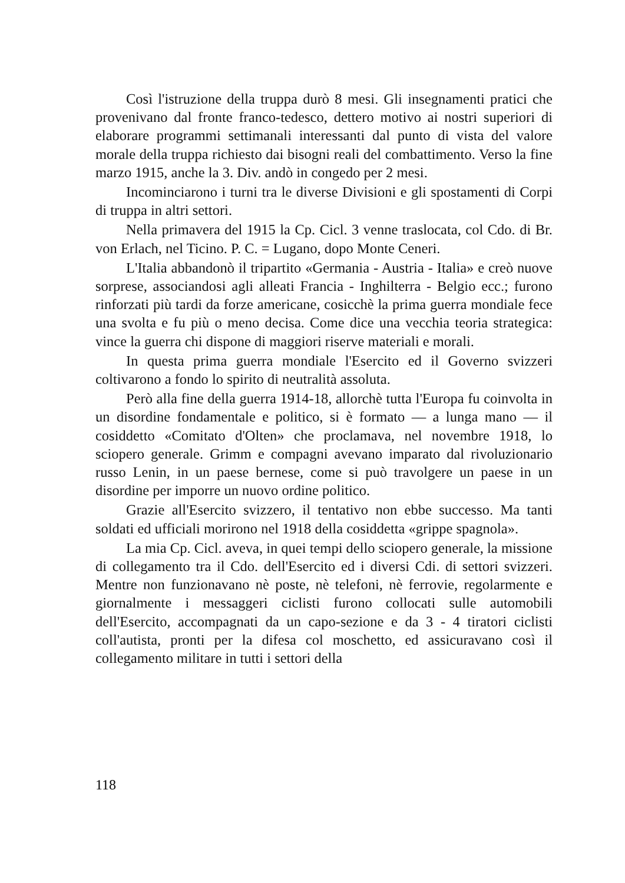Così l'istruzione della truppa durò 8 mesi. Gli insegnamenti pratici che provenivano dal fronte franco-tedesco, dettero motivo ai nostri superiori di elaborare programmi settimanali interessanti dal punto di vista del valore morale della truppa richiesto dai bisogni reali del combattimento. Verso la fine marzo 1915, anche la 3. Div. andò in congedo per 2 mesi.
Incominciarono i turni tra le diverse Divisioni e gli spostamenti di Corpi di truppa in altri settori.
Nella primavera del 1915 la Cp. Cicl. 3 venne traslocata, col Cdo. di Br. von Erlach, nel Ticino. P. C. = Lugano, dopo Monte Ceneri.
L'Italia abbandonò il tripartito «Germania - Austria - Italia» e creò nuove sorprese, associandosi agli alleati Francia - Inghilterra - Belgio ecc.; furono rinforzati più tardi da forze americane, cosicchè la prima guerra mondiale fece una svolta e fu più o meno decisa. Come dice una vecchia teoria strategica: vince la guerra chi dispone di maggiori riserve materiali e morali.
In questa prima guerra mondiale l'Esercito ed il Governo svizzeri coltivarono a fondo lo spirito di neutralità assoluta.
Però alla fine della guerra 1914-18, allorchè tutta l'Europa fu coinvolta in un disordine fondamentale e politico, si è formato — a lunga mano — il cosiddetto «Comitato d'Olten» che proclamava, nel novembre 1918, lo sciopero generale. Grimm e compagni avevano imparato dal rivoluzionario russo Lenin, in un paese bernese, come si può travolgere un paese in un disordine per imporre un nuovo ordine politico.
Grazie all'Esercito svizzero, il tentativo non ebbe successo. Ma tanti soldati ed ufficiali morirono nel 1918 della cosiddetta «grippe spagnola».
La mia Cp. Cicl. aveva, in quei tempi dello sciopero generale, la missione di collegamento tra il Cdo. dell'Esercito ed i diversi Cdi. di settori svizzeri. Mentre non funzionavano nè poste, nè telefoni, nè ferrovie, regolarmente e giornalmente i messaggeri ciclisti furono collocati sulle automobili dell'Esercito, accompagnati da un capo-sezione e da 3 - 4 tiratori ciclisti coll'autista, pronti per la difesa col moschetto, ed assicuravano così il collegamento militare in tutti i settori della
118